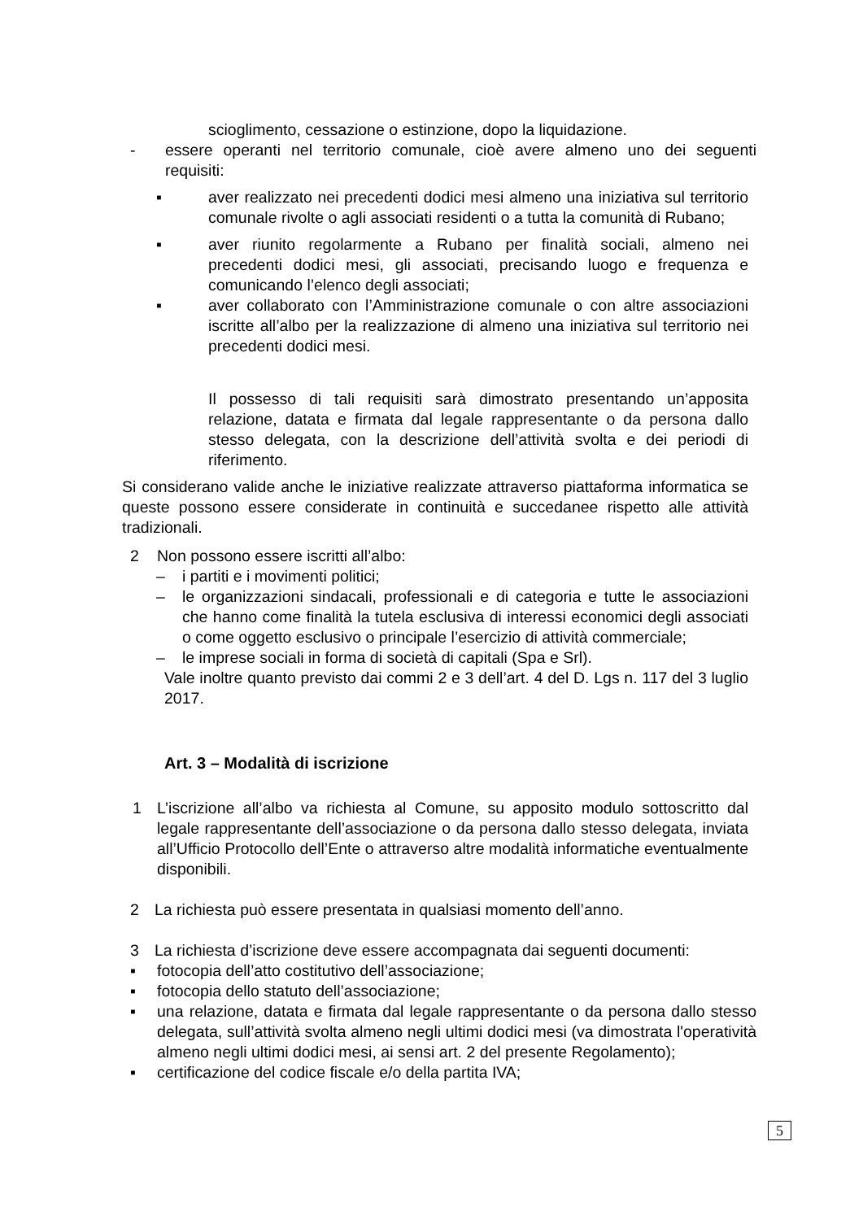scioglimento, cessazione o estinzione, dopo la liquidazione.
- essere operanti nel territorio comunale, cioè avere almeno uno dei seguenti requisiti:
▪ aver realizzato nei precedenti dodici mesi almeno una iniziativa sul territorio comunale rivolte o agli associati residenti o a tutta la comunità di Rubano;
▪ aver riunito regolarmente a Rubano per finalità sociali, almeno nei precedenti dodici mesi, gli associati, precisando luogo e frequenza e comunicando l’elenco degli associati;
▪ aver collaborato con l’Amministrazione comunale o con altre associazioni iscritte all’albo per la realizzazione di almeno una iniziativa sul territorio nei precedenti dodici mesi.
Il possesso di tali requisiti sarà dimostrato presentando un’apposita relazione, datata e firmata dal legale rappresentante o da persona dallo stesso delegata, con la descrizione dell’attività svolta e dei periodi di riferimento.
Si considerano valide anche le iniziative realizzate attraverso piattaforma informatica se queste possono essere considerate in continuità e succedanee rispetto alle attività tradizionali.
2 Non possono essere iscritti all’albo:
– i partiti e i movimenti politici;
– le organizzazioni sindacali, professionali e di categoria e tutte le associazioni che hanno come finalità la tutela esclusiva di interessi economici degli associati o come oggetto esclusivo o principale l’esercizio di attività commerciale;
– le imprese sociali in forma di società di capitali (Spa e Srl).
Vale inoltre quanto previsto dai commi 2 e 3 dell’art. 4 del D. Lgs n. 117 del 3 luglio 2017.
Art. 3 – Modalità di iscrizione
1 L’iscrizione all’albo va richiesta al Comune, su apposito modulo sottoscritto dal legale rappresentante dell’associazione o da persona dallo stesso delegata, inviata all’Ufficio Protocollo dell’Ente o attraverso altre modalità informatiche eventualmente disponibili.
2 La richiesta può essere presentata in qualsiasi momento dell’anno.
3 La richiesta d’iscrizione deve essere accompagnata dai seguenti documenti:
▪ fotocopia dell’atto costitutivo dell’associazione;
▪ fotocopia dello statuto dell’associazione;
▪ una relazione, datata e firmata dal legale rappresentante o da persona dallo stesso delegata, sull’attività svolta almeno negli ultimi dodici mesi (va dimostrata l'operatività almeno negli ultimi dodici mesi, ai sensi art. 2 del presente Regolamento);
▪ certificazione del codice fiscale e/o della partita IVA;
5